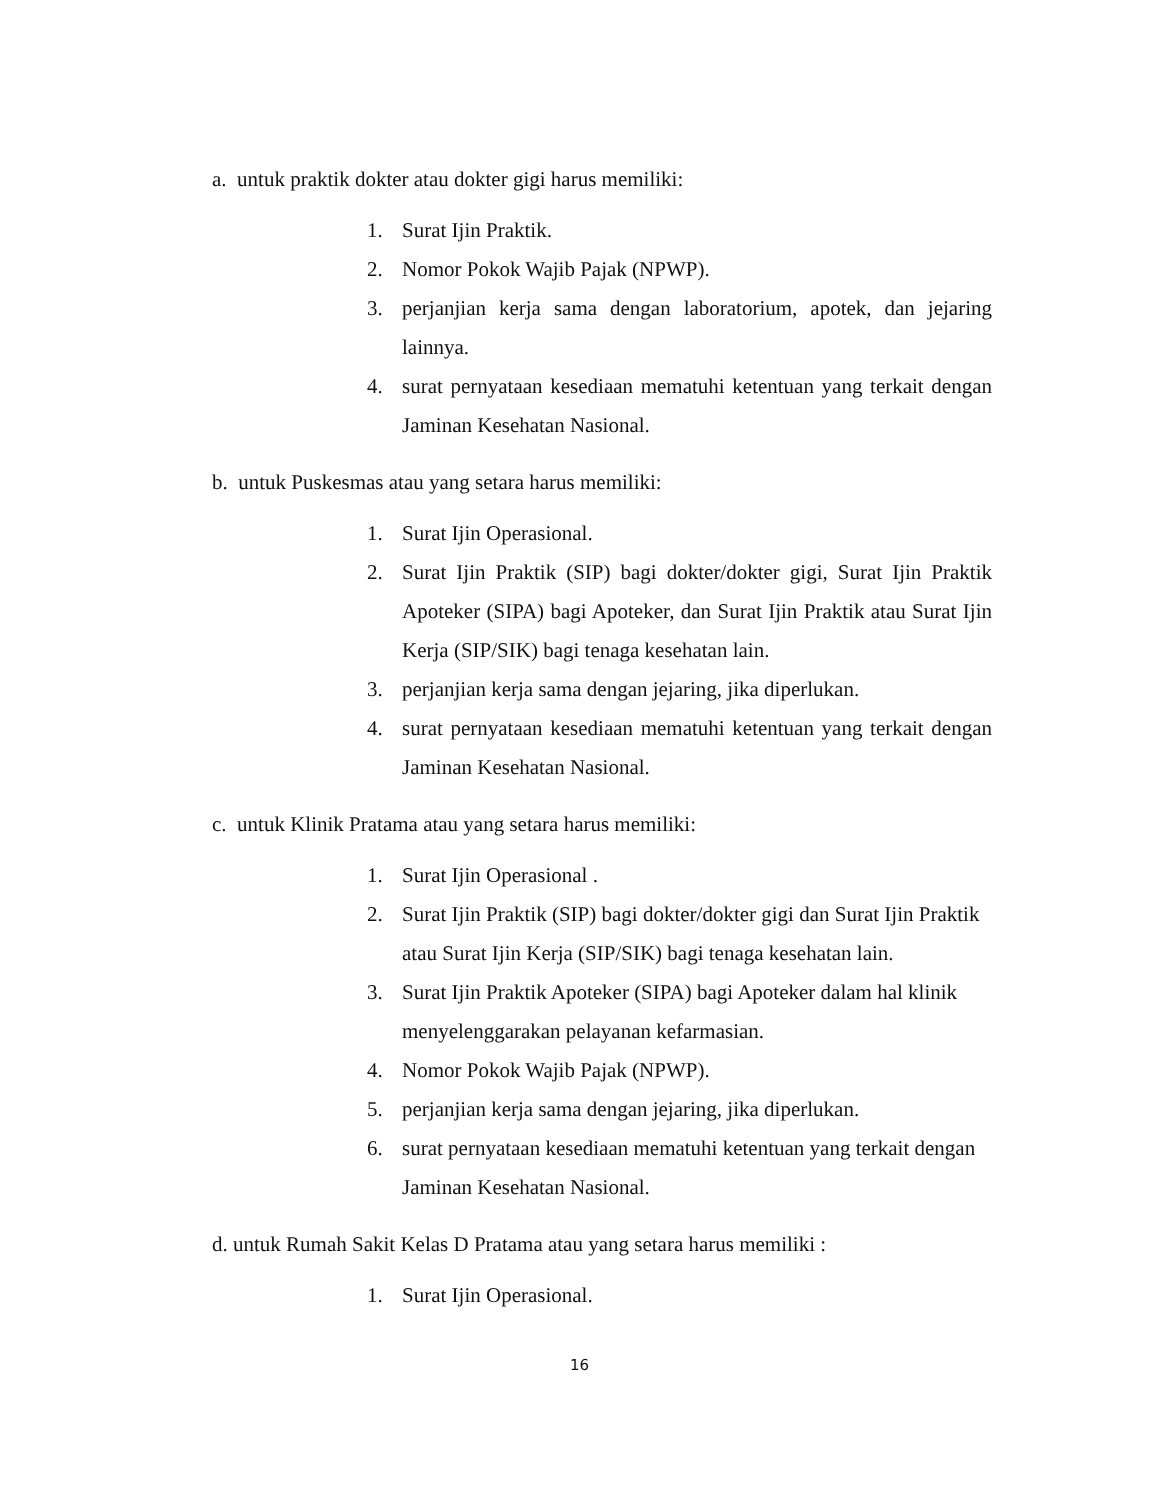a. untuk praktik dokter atau dokter gigi harus memiliki:
1. Surat Ijin Praktik.
2. Nomor Pokok Wajib Pajak (NPWP).
3. perjanjian kerja sama dengan laboratorium, apotek, dan jejaring lainnya.
4. surat pernyataan kesediaan mematuhi ketentuan yang terkait dengan Jaminan Kesehatan Nasional.
b. untuk Puskesmas atau yang setara harus memiliki:
1. Surat Ijin Operasional.
2. Surat Ijin Praktik (SIP) bagi dokter/dokter gigi, Surat Ijin Praktik Apoteker (SIPA) bagi Apoteker, dan Surat Ijin Praktik atau Surat Ijin Kerja (SIP/SIK) bagi tenaga kesehatan lain.
3. perjanjian kerja sama dengan jejaring, jika diperlukan.
4. surat pernyataan kesediaan mematuhi ketentuan yang terkait dengan Jaminan Kesehatan Nasional.
c. untuk Klinik Pratama atau yang setara harus memiliki:
1. Surat Ijin Operasional .
2. Surat Ijin Praktik (SIP) bagi dokter/dokter gigi dan Surat Ijin Praktik atau Surat Ijin Kerja (SIP/SIK) bagi tenaga kesehatan lain.
3. Surat Ijin Praktik Apoteker (SIPA) bagi Apoteker dalam hal klinik menyelenggarakan pelayanan kefarmasian.
4. Nomor Pokok Wajib Pajak (NPWP).
5. perjanjian kerja sama dengan jejaring, jika diperlukan.
6. surat pernyataan kesediaan mematuhi ketentuan yang terkait dengan Jaminan Kesehatan Nasional.
d. untuk Rumah Sakit Kelas D Pratama atau yang setara harus memiliki :
1. Surat Ijin Operasional.
16